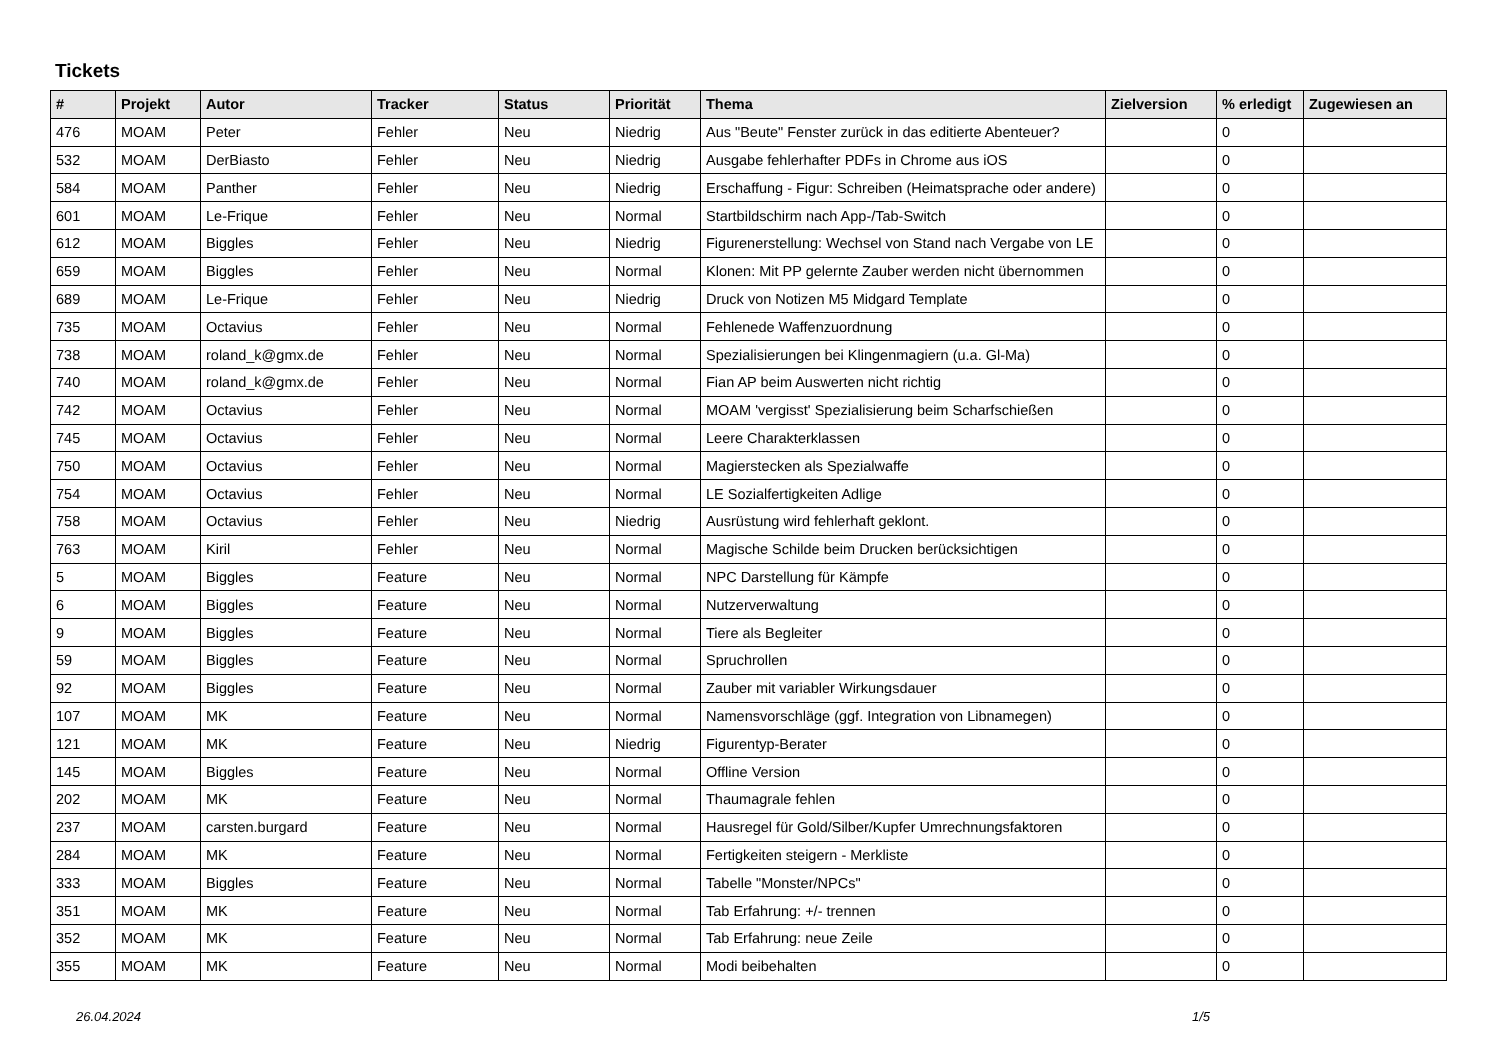Tickets
| # | Projekt | Autor | Tracker | Status | Priorität | Thema | Zielversion | % erledigt | Zugewiesen an |
| --- | --- | --- | --- | --- | --- | --- | --- | --- | --- |
| 476 | MOAM | Peter | Fehler | Neu | Niedrig | Aus "Beute" Fenster zurück in das editierte Abenteuer? | | 0 | |
| 532 | MOAM | DerBiasto | Fehler | Neu | Niedrig | Ausgabe fehlerhafter PDFs in Chrome aus iOS | | 0 | |
| 584 | MOAM | Panther | Fehler | Neu | Niedrig | Erschaffung - Figur: Schreiben (Heimatsprache oder andere) | | 0 | |
| 601 | MOAM | Le-Frique | Fehler | Neu | Normal | Startbildschirm nach App-/Tab-Switch | | 0 | |
| 612 | MOAM | Biggles | Fehler | Neu | Niedrig | Figurenerstellung: Wechsel von Stand nach Vergabe von LE | | 0 | |
| 659 | MOAM | Biggles | Fehler | Neu | Normal | Klonen: Mit PP gelernte Zauber werden nicht übernommen | | 0 | |
| 689 | MOAM | Le-Frique | Fehler | Neu | Niedrig | Druck von Notizen M5 Midgard Template | | 0 | |
| 735 | MOAM | Octavius | Fehler | Neu | Normal | Fehlenede Waffenzuordnung | | 0 | |
| 738 | MOAM | roland_k@gmx.de | Fehler | Neu | Normal | Spezialisierungen bei Klingenmagiern (u.a. Gl-Ma) | | 0 | |
| 740 | MOAM | roland_k@gmx.de | Fehler | Neu | Normal | Fian AP beim Auswerten nicht richtig | | 0 | |
| 742 | MOAM | Octavius | Fehler | Neu | Normal | MOAM 'vergisst' Spezialisierung beim Scharfschießen | | 0 | |
| 745 | MOAM | Octavius | Fehler | Neu | Normal | Leere Charakterklassen | | 0 | |
| 750 | MOAM | Octavius | Fehler | Neu | Normal | Magierstecken als Spezialwaffe | | 0 | |
| 754 | MOAM | Octavius | Fehler | Neu | Normal | LE Sozialfertigkeiten Adlige | | 0 | |
| 758 | MOAM | Octavius | Fehler | Neu | Niedrig | Ausrüstung wird fehlerhaft geklont. | | 0 | |
| 763 | MOAM | Kiril | Fehler | Neu | Normal | Magische Schilde beim Drucken berücksichtigen | | 0 | |
| 5 | MOAM | Biggles | Feature | Neu | Normal | NPC Darstellung für Kämpfe | | 0 | |
| 6 | MOAM | Biggles | Feature | Neu | Normal | Nutzerverwaltung | | 0 | |
| 9 | MOAM | Biggles | Feature | Neu | Normal | Tiere als Begleiter | | 0 | |
| 59 | MOAM | Biggles | Feature | Neu | Normal | Spruchrollen | | 0 | |
| 92 | MOAM | Biggles | Feature | Neu | Normal | Zauber mit variabler Wirkungsdauer | | 0 | |
| 107 | MOAM | MK | Feature | Neu | Normal | Namensvorschläge (ggf. Integration von Libnamegen) | | 0 | |
| 121 | MOAM | MK | Feature | Neu | Niedrig | Figurentyp-Berater | | 0 | |
| 145 | MOAM | Biggles | Feature | Neu | Normal | Offline Version | | 0 | |
| 202 | MOAM | MK | Feature | Neu | Normal | Thaumagrale fehlen | | 0 | |
| 237 | MOAM | carsten.burgard | Feature | Neu | Normal | Hausregel für Gold/Silber/Kupfer Umrechnungsfaktoren | | 0 | |
| 284 | MOAM | MK | Feature | Neu | Normal | Fertigkeiten steigern - Merkliste | | 0 | |
| 333 | MOAM | Biggles | Feature | Neu | Normal | Tabelle "Monster/NPCs" | | 0 | |
| 351 | MOAM | MK | Feature | Neu | Normal | Tab Erfahrung: +/- trennen | | 0 | |
| 352 | MOAM | MK | Feature | Neu | Normal | Tab Erfahrung: neue Zeile | | 0 | |
| 355 | MOAM | MK | Feature | Neu | Normal | Modi beibehalten | | 0 | |
26.04.2024 1/5